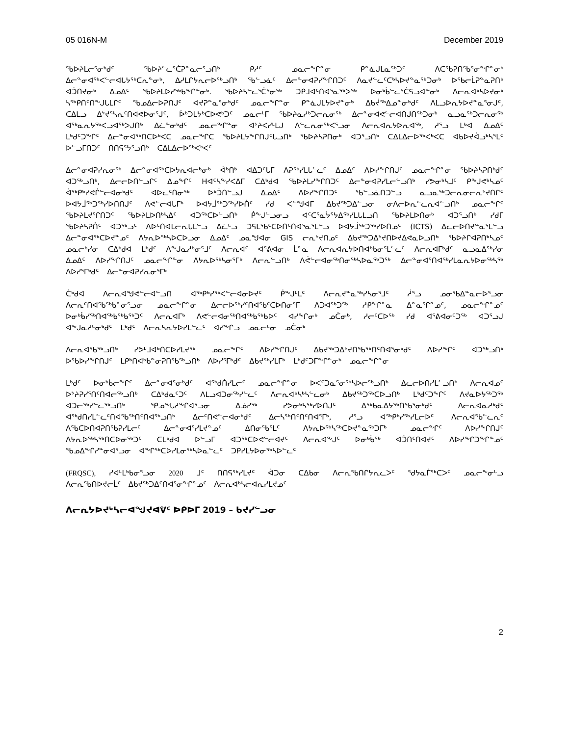05 016N-M December 2019
ᖃᐅᔨᒪᓕᕐᓂᒃᑯᑦ ᖃᐅᔨᓪᓚᕐᑖᕈᓐᓇᓕᕐᓗᑎᒃ ᑭᓱᑦ ᓄᓇᓕᖕᒋᓐᓂ ᑭᓐᓈᒍᒪᓇᖅᑐᑦ ᐱᑕᖃᕈᑎᖃᕐᓂᖕᒋᓐᓂᒃ ᐃᓕᓐᓂᐊᖅᐸᓪᓕᐊᒐᔭᖅᑕᕆᓐᓂᒃ, ᐃᓱᒪᒋᔭᕆᓕᐅᖅᓗᑎᒃ ᖃᓪᓗᓈᑦ ᐃᓕᓐᓂᐊᕈᓯᖕᒋᑎᑐᑦ ᐱᓇᔪᓪᓚᑦᑕᒃᓴᐅᔪᓐᓇᖅᑐᓂᒃ ᐅᖃᓕᒫᕈᓐᓇᕈᑎᒃ ᐊᑑᑎᔪᓂᒃ ᐃᓄᐃᑦ ᖃᐅᔨᒪᐅᓯᖅᑲᖕᒋᓐᓂᒃ. ᖃᐅᔨᓴᓪᓚᕐᑖᕐᓂᖅ ᑐᑭᒧᐊᑦᑎᐊᕐᓇᖅᐳᖅ ᐅᓂᒃᑳᓪᓚᕐᑖᕋᓗᐊᓐᓂᒃ ᐱᓕᕆᐊᒃᓴᐅᔪᓂᒃ ᓴᖅᑭᑎᑦᑎᖕᒍᒐᒪᒋᑦ ᖃᓄᐃᓕᐅᕈᑎᒍᑦ ᐊᔪᕈᓐᓇᕐᓂᒃᑯᑦ ᓄᓇᓕᖕᒋᓐᓂ ᑭᓐᓈᒍᒪᔭᐅᔪᓐᓂᒃ ᐃᑲᔫᖅᐃᓄᓐᓂᒃᑯᑦ ᐱᒪᓗᐅᕆᔭᐅᔪᓐᓇᕐᓂᒍᑦ, ᑕᐃᒪᓗ ᐃᔾᔪᕐᓴᕆᑦᑎᐊᕙᐅᓂᕐᒍᑦ, ᐆᒃᑐᒪᔭᒃᑕᐅᕙᒃᑐᑦ ᓄᓇᓕᒻᒥ ᖃᐅᔨᓇᓱᒃᑐᓕᕆᓂᖅ ᐃᓕᓐᓂᐊᕙᓪᓕᐊᑎᒍᑎᖅᑐᓂᒃ ᓇᓗᓇᖅᑐᓕᕆᓂᖅ ᐊᖅᓇᕆᔭᖅᐸᓗᐊᖅᐳᒍᑎᒃ ᐃᓛᓐᓂᒃᑯᑦ ᓄᓇᓕᖕᒋᓐᓂ ᐊᔾᔨᐸᓯᒻᒪᒍ ᐱᓪᓚᕆᓂᖅᐸᕐᓗᓂ ᐱᓕᕆᐊᕆᔭᐅᕆᐊᖅ, ᓱᕐᓗ ᒪᒃᐊ ᐃᓄᐃᑦ ᒪᒃᑯᑦᑐᖕᒋᑦ ᐃᓕᓐᓂᐊᖅᑎᑕᐅᒃᐸᑕ ᓄᓇᓕᖕᒋᑕ ᖃᐅᔨᒪᔭᖕᒋᑎᒍᑦᒐᓗᑎᒃ ᖃᐅᔨᓴᕈᑎᓂᒃ ᐊᑐᕐᓗᑎᒃ ᑕᐃᒪᐃᓕᐅᖅᐸᒃᐸᑕ ᐊᑲᐅᔪᐋᓗᒃᓴᕐᒪᑦ ᐅᓪᓗᒥᑎᑐᑦ ᑎᑎᕋᕐᔭᕐᓗᑎᒃ ᑕᐃᒪᐃᓕᐅᖅᐸᒃᐸᑦ
ᐃᓕᓐᓂᐊᕈᓯᕆᓂᖅ ᐃᓕᓐᓂᐊᖅᑕᐅᔭᕆᐊᓕᒃᓂᒃ ᐋᒃᑎᒃ ᐊᐃᑐᑦᒐᒥ ᐱᕈᖅᓯᒪᒐᓪᓚᑦ ᐃᓄᐃᑦ ᐱᐅᓯᖕᒋᑎᒍᑦ ᓄᓇᓕᖕᒋᓐᓂ ᖃᐅᔨᓴᕈᑎᒃᑯᑦ ᐊᑐᖅᓗᑎᒃ, ᐃᓕᓕᐅᑎᓪᓗᒋᑦ ᐃᓄᖕᒋᑦ ᕼᐊᑦᓴᖕᓯᐸᐃᒥ ᑕᐃᒃᑯᐊ ᖃᐅᔨᒪᓯᖕᒋᑎᑐᑦ ᐃᓕᓐᓂᐊᕈᓯᒪᓕᓪᓗᑎᒃ ᓯᕗᓂᒃᓴᒧᑦ ᑭᖕᒍᕙᒃᓴᓄᑦ ᐋᖅᑭᒃᓯᕙᒌᓪᓕᐊᓂᒃᑯᑦ ᐊᐅᓚᑦᑎᓂᖅ ᐅᒃᑑᑎᓪᓗᒍ ᐃᓄᐃᑦ ᐱᐅᓯᖕᒋᑎᑐᑦ ᖃᓪᓗᓈᑎᑐᓪᓗ ᓇᓗᓇᖅᑐᓕᕆᓂᓕᕆᔾᔪᑎᒋᑦ ᐅᐊᔭᒨᖅᑐᖅᓯᐅᑎᑎᒍᑦ ᐱᕙᓪᓕᐊᒐᒥᒃ ᐅᐊᔭᒨᖅᑐᖅᓯᐅᑏᑦ ᓯᑯ ᐸᓪᖑᐊᒥ ᐃᑲᔪᖅᑐᐃᓪᓗᓂ ᓂᐱᓕᐅᕆᓪᓚᕆᐊᓪᓗᑎᒃ ᓄᓇᓕᖕᒋᑦ ᖃᐅᔨᒪᔪᕐᒋᑎᑐᑦ ᖃᐅᔨᒪᐅᑎᒃᓴᐃᑦ ᐊᑐᖅᑕᐅᓪᓗᑎᒃ ᑮᖕᒍᓪᓗᓂᓗ ᐊᑦᑕᕐᓇᔮᕐᔭᐃᖅᓯᒪᒐᒪᓗᑎ ᖃᐅᔨᒪᐅᑎᓂᒃ ᐊᑐᕐᓗᑎᒃ ᓯᑯᒥ ᖃᐅᔨᓴᕈᑏᑦ ᐊᑐᖅᓗᑦ ᐱᐅᑦᑎᐊᒪᓕᕆᒐᒪᓪᓗ ᐃᓛᒡᓗ ᑐᕋᒪᖃᑦᑕᐅᑎᑦᑎᐊᕐᓇᕐᒪᓪᓗ ᐅᐊᔭᒨᖅᑐᖅᓯᐅᑎᓄᑦ (ICTS) ᐃᓚᓕᐅᑎᔪᓐᓇᕐᒪᓪᓗ ᐃᓕᓐᓂᐊᖅᑕᐅᔪᓐᓄᑦ ᐱᔭᕆᐅᖅᓴᐅᑕᐅᓗᓂ ᐃᓄᐃᑦ ᓄᓇᖑᐊᓂ GIS ᓕᕆᔾᔪᑎᓄᑦ ᐃᑲᔪᖅᑐᐃᔾᔪᑎᐅᔪᐃᕙᓇᐅᓗᑎᒃ ᖃᐅᔨᒋᐊᕈᑎᒃᓴᓄᑦ ᓄᓇᓕᒃᓯᓂ ᑕᐃᒃᑯᐊ ᒪᒃᑯᑦ ᐱᖕᒍᓇᓱᒃᓂᕐᒧᑦ ᐱᓕᕆᐊᑦ ᐊᕐᕕᐊᓂ ᒫᓐᓇ ᐱᓕᕆᐊᕆᔭᐅᑎᐊᒃᑲᓂᕐᒪᓪᓚᑦ ᐱᓕᕆᐊᒥᒃᑯᑦ ᓇᓗᓇᐃᖅᓯᓂ ᐃᓄᐃᑦ ᐱᐅᓯᖕᒋᑎᒍᑦ ᓄᓇᓕᖕᒋᓐᓂ ᐱᔭᕆᐅᖅᓴᓂᕐᒥᒃ ᐱᓕᕆᓪᓗᑎᒃ ᐱᕚᓪᓕᐊᓂᖅᑎᓂᖅᓴᐅᓇᖅᑐᖅ ᐃᓕᓐᓂᐊᕐᑎᐊᖅᓯᒪᓇᕆᔭᐅᓂᖅᓴᖅ ᐱᐅᓯᕐᒥᒃᑯᑦ ᐃᓕᓐᓂᐊᕈᓯᕆᓂᕐᒥᒃ
ᑖᒃᑯᐊ ᐱᓕᕆᐊᖑᕙᓪᓕᐊᓪᓗᑎ ᐊᖅᑭᒃᓯᖅᐸᓪᓕᐊᓂᐅᔪᑦ ᑮᖕᒍᒻᒪᑦ ᐱᓕᕆᔪᓐᓇᖅᓯᓴᓂᕐᒧᑦ ᓲᕐᓗ ᓄᓂᖃᐃᓐᓇᓕᐅᕐᓗᓂ ᐱᓕᕆᑦᑎᐊᖃᖅᑲᓐᓂᕐᓗᓂ ᓄᓇᓕᖕᒋᓐᓂ ᐃᓕᓕᐅᖅᓯᑦᑎᐊᖃᑦᑕᐅᑎᓂᕐᒥ ᐱᑐᐊᖅᑐᖅ ᓱᑭᖕᒋᓐᓇ ᐃᓐᓇᕐᒋᓐᓄᑦ, ᓄᓇᓕᖕᒋᓐᓄᑦ ᐅᓂᒃᑳᓯᖅᑎᐊᖅᑲᖅᑲᖅᑐᑦ ᐱᓕᕆᐊᒥᒃ ᐱᕙᓪᓕᐊᓂᖅᑎᐊᖅᑲᖅᑲᐅᑦ ᐊᓯᖕᒋᓂᒃ ᓄᑖᓂᒃ, ᓱᓕᑦᑕᐅᖅ ᓯᑯ ᐊᕐᕕᐊᓂᑦᑐᖅ ᐊᑐᕐᓗᒍ ᐊᖕᒍᓇᓱᒡᓂᒃᑯᑦ ᒪᒃᑯᑦ ᐱᓕᕆᓴᕆᔭᐅᓯᒪᓪᓚᑦ ᐊᓯᖕᒋᓗ ᓄᓇᓕᒡᓂ ᓄᑖᓂᒃ
ᐱᓕᕆᐊᖃᖅᓗᑎᒃ ᓯᕗᒻᒧᐊᒃᑎᑕᐅᓯᒪᔪᖅ ᓄᓇᓕᖕᒋᑦ ᐱᐅᓯᖕᒋᑎᒍᑦ ᐃᑲᔪᖅᑐᐃᔾᔪᑎᖃᖅᑎᑦᑎᐊᕐᓂᒃᑯᑦ ᐱᐅᓯᖕᒋᑦ ᐊᑐᖅᓗᑎᒃ ᐅᖃᐅᓯᖕᒋᑎᒍᑦ ᒪᑭᒃᑎᐊᒃᑲᓐᓂᕈᑎᖃᖅᓗᑎᒃ ᐱᐅᓯᕐᒥᒃᑯᑦ ᐃᑲᔪᖅᓯᒪᒥᒃ ᒪᒃᑯᑦᑐᒥᖕᒋᓐᓂᒃ ᓄᓇᓕᖕᒋᓐᓂ
ᒪᒃᑯᑦ ᐅᓂᒃᑳᓕᖕᒋᑦ ᐃᓕᓐᓂᐊᕐᓂᒃᑯᑦ ᐊᖅᑯᑏᓯᒪᓕᑦ ᓄᓇᓕᖕᒋᓐᓂ ᐅᐸᑦᑐᓇᕐᓂᖅᓴᐅᓕᖅᓗᑎᒃ ᐃᓚᓕᐅᑎᓯᒪᓪᓗᑎᒃ ᐱᓕᕆᐊᓄᑦ ᐅᔾᔨᕈᓯᕐᑎᑦᑎᐊᓕᖅᓗᑎᒃ ᑕᐃᒃᑯᓇᑦᑐᑦ ᐱᒪᓗᐊᑐᓂᖅᓯᓪᓚᑦ ᐱᓕᕆᐊᒃᓴᒃᓴᓪᓚᓂᒃ ᐃᑲᔪᖅᑐᖅᑕᐅᓗᑎᒃ ᒪᒃᑯᑦᑐᖕᒋᑦ ᐱᔪᓇᐅᔭᖅᑐᖅ ᐊᑐᓕᖅᓯᓪᓚᖅᓗᑎᒃ ᕿᓄᖕᒐᓱᖕᒋᐊᕐᓗᓂ ᐃᓅᓯᖅ ᓯᕗᓂᒃᓴᖅᓯᐅᑎᒍᑦ ᐃᖅᑲᓇᐃᔭᖅᑎᖃᕐᓂᒃᑯᑦ ᐱᓕᕆᐊᓇᓱᒃᑯᑦ ᐊᖅᑯᑎᓯᒪᓪᓚᑦᑎᐊᖃᖅᑎᑦᑎᐊᖅᓗᑎᒃ ᐃᓕᑦᑎᕙᓪᓕᐊᓂᒃᑯᑦ ᐃᓕᓴᖅᑎᑦᑎᑦᑎᐊᕐᒥᒃ, ᓱᕐᓗ ᐊᖅᑭᒃᓯᖅᓯᒪᓕᐅᑦ ᐱᓕᕆᐊᖃᓪᓚᕆᑦ ᐱᖃᑕᐅᑎᐊᕈᑎᖃᕈᓯᒪᓕᑦ ᐃᓕᓐᓂᐊᕐᓯᒪᔪᓐᓄᑦ ᐃᑎᓂᖃᕐᒪᑦ ᐱᔭᕆᐅᖅᓴᖅᑕᐅᔪᓐᓇᖅᑐᒥᒃ ᓄᓇᓕᖕᒋᑦ ᐱᐅᓯᖕᒋᑎᒍᑦ ᐱᔭᕆᐅᖅᓴᖅᑎᑕᐅᓂᖅᑐᑦ ᑕᒪᒃᑯᐊ ᐅᓪᓗᒥ ᐊᑐᖅᑕᐅᕙᓪᓕᐊᔪᑦ ᐱᓕᕆᐊᖕᒍᑦ ᐅᓂᒃᑳᖅ ᐊᑑᑎᑦᑎᐊᔪᑦ ᐱᐅᓯᖕᒋᑐᖕᒋᓐᓄᑦ ᖃᓄᐃᖕᒋᓯᓐᓂᐊᕐᓗᓂ ᐊᖕᒋᖅᑕᐅᓯᒪᓂᖅᓴᐅᓇᓪᓚᑦ ᑐᑭᓯᒪᔭᐅᓂᖅᓴᐅᓪᓚᑦ
(FRQSC), ᓯᐊᒻᒪᒃᑲᓂᕐᓗᓂ 2020 ᒧᑦ ᑎᑎᕋᖅᓯᒪᔪᑦ ᐋᑐᓂ ᑕᐃᑲᓂ ᐱᓕᕆᖃᑎᒋᔭᕆᓚᐳᑦ ᖁᔭᓇᒦᖅᑕᐳᑦ ᓄᓇᓕᖕᓂᒡᓗ ᐱᓕᕆᖃᑎᐅᔪᓕᒫᑦ ᐃᑲᔪᖅᑐᐃᑦᑎᐊᕐᓂᖕᒋᓐᓄᑦ ᐱᓕᕆᐊᒃᓴᓕᐊᕆᓯᒪᔪᓄᑦ
ᐱᓕᕆᔭᐅᔪᒃᓴᓕᐊᖑᔪᐊᕓᑦ ᐅᑭᐅᒥ 2019 – ᑲᔪᓯᓪᓗᓂ
2